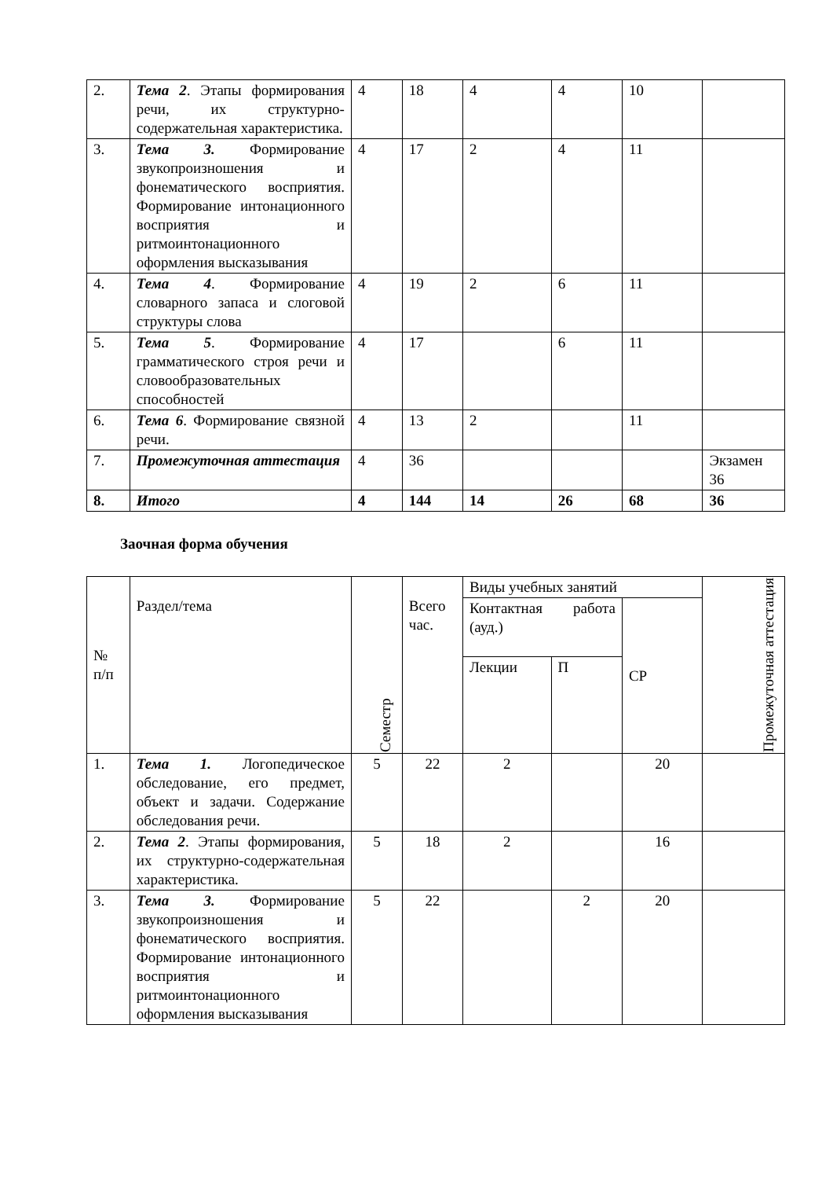| 2. | Тема 2 . Этапы формирования речи, их структурно-содержательная характеристика. | 4 | 18 | 4 | 4 | 10 | |
| 3. | Тема 3. Формирование звукопроизношения и фонематического восприятия. Формирование интонационного восприятия и ритмоинтонационного оформления высказывания | 4 | 17 | 2 | 4 | 11 | |
| 4. | Тема 4 . Формирование словарного запаса и слоговой структуры слова | 4 | 19 | 2 | 6 | 11 | |
| 5. | Тема 5 . Формирование грамматического строя речи и словообразовательных способностей | 4 | 17 | | 6 | 11 | |
| 6. | Тема 6 . Формирование связной речи. | 4 | 13 | 2 | | 11 | |
| 7. | Промежуточная аттестация | 4 | 36 | | | | Экзамен 36 |
| 8. | Итого | 4 | 144 | 14 | 26 | 68 | 36 |
Заочная форма обучения
| № п/п | Раздел/тема | Семестр | Всего час. | Виды учебных занятий | | | Промежуточная аттестация |
| --- | --- | --- | --- | --- | --- | --- | --- |
| | | | | Контактная работа (ауд.) | | СР | |
| | | | | Лекции | П | | |
| 1. | Тема 1. Логопедическое обследование, его предмет, объект и задачи. Содержание обследования речи. | 5 | 22 | 2 | | 20 | |
| 2. | Тема 2 . Этапы формирования, их структурно-содержательная характеристика. | 5 | 18 | 2 | | 16 | |
| 3. | Тема 3. Формирование звукопроизношения и фонематического восприятия. Формирование интонационного восприятия и ритмоинтонационного оформления высказывания | 5 | 22 | | 2 | 20 | |